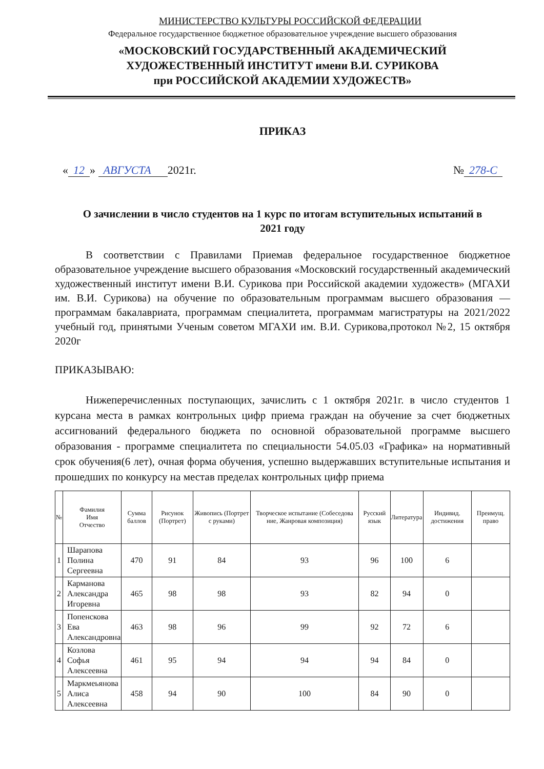МИНИСТЕРСТВО КУЛЬТУРЫ РОССИЙСКОЙ ФЕДЕРАЦИИ
Федеральное государственное бюджетное образовательное учреждение высшего образования
«МОСКОВСКИЙ ГОСУДАРСТВЕННЫЙ АКАДЕМИЧЕСКИЙ
ХУДОЖЕСТВЕННЫЙ ИНСТИТУТ имени В.И. СУРИКОВА
при РОССИЙСКОЙ АКАДЕМИИ ХУДОЖЕСТВ»
ПРИКАЗ
« 12 » АВГУСТА 2021г. № 278-С
О зачислении в число студентов на 1 курс по итогам вступительных испытаний в 2021 году
В соответствии с Правилами Приемав федеральное государственное бюджетное образовательное учреждение высшего образования «Московский государственный академический художественный институт имени В.И. Сурикова при Российской академии художеств» (МГАХИ им. В.И. Сурикова) на обучение по образовательным программам высшего образования — программам бакалавриата, программам специалитета, программам магистратуры на 2021/2022 учебный год, принятыми Ученым советом МГАХИ им. В.И. Сурикова,протокол №2, 15 октября 2020г
ПРИКАЗЫВАЮ:
Нижеперечисленных поступающих, зачислить с 1 октября 2021г. в число студентов 1 курсана места в рамках контрольных цифр приема граждан на обучение за счет бюджетных ассигнований федерального бюджета по основной образовательной программе высшего образования - программе специалитета по специальности 54.05.03 «Графика» на нормативный срок обучения(6 лет), очная форма обучения, успешно выдержавших вступительные испытания и прошедших по конкурсу на местав пределах контрольных цифр приема
| № | Фамилия Имя Отчество | Сумма баллов | Рисунок (Портрет) | Живопись (Портрет с руками) | Творческое испытание (Собеседова ние, Жанровая композиция) | Русский язык | Литература | Индивид. достижения | Преимущ. право |
| --- | --- | --- | --- | --- | --- | --- | --- | --- | --- |
| 1 | Шарапова Полина Сергеевна | 470 | 91 | 84 | 93 | 96 | 100 | 6 | |
| 2 | Карманова Александра Игоревна | 465 | 98 | 98 | 93 | 82 | 94 | 0 | |
| 3 | Попенскова Ева Александровна | 463 | 98 | 96 | 99 | 92 | 72 | 6 | |
| 4 | Козлова Софья Алексеевна | 461 | 95 | 94 | 94 | 94 | 84 | 0 | |
| 5 | Маркмеьянова Алиса Алексеевна | 458 | 94 | 90 | 100 | 84 | 90 | 0 | |